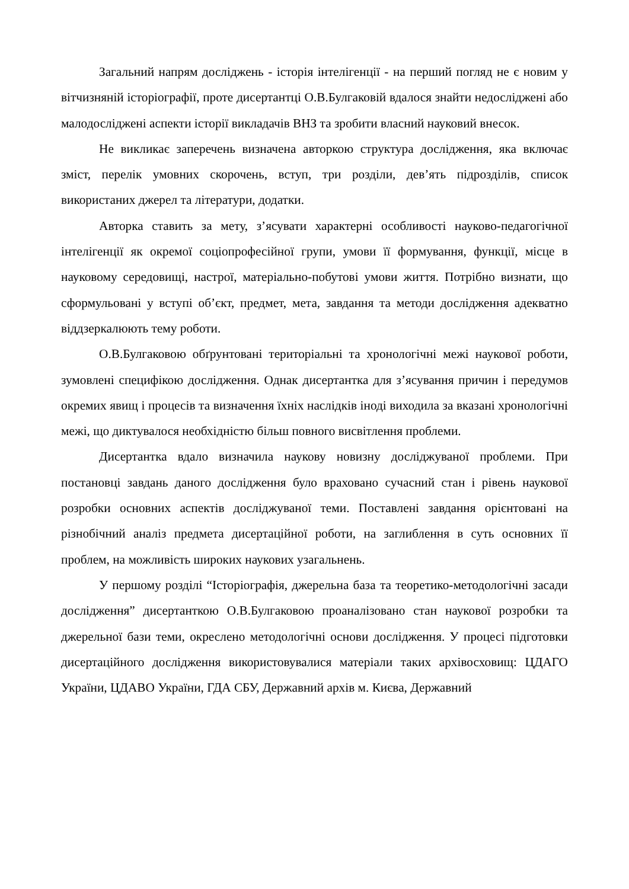Загальний напрям досліджень - історія інтелігенції - на перший погляд не є новим у вітчизняній історіографії, проте дисертантці О.В.Булгаковій вдалося знайти недосліджені або малодосліджені аспекти історії викладачів ВНЗ та зробити власний науковий внесок.
Не викликає заперечень визначена авторкою структура дослідження, яка включає зміст, перелік умовних скорочень, вступ, три розділи, дев’ять підрозділів, список використаних джерел та літератури, додатки.
Авторка ставить за мету, з’ясувати характерні особливості науково-педагогічної інтелігенції як окремої соціопрофесійної групи, умови її формування, функції, місце в науковому середовищі, настрої, матеріально-побутові умови життя. Потрібно визнати, що сформульовані у вступі об’єкт, предмет, мета, завдання та методи дослідження адекватно віддзеркалюють тему роботи.
О.В.Булгаковою обґрунтовані територіальні та хронологічні межі наукової роботи, зумовлені специфікою дослідження. Однак дисертантка для з’ясування причин і передумов окремих явищ і процесів та визначення їхніх наслідків іноді виходила за вказані хронологічні межі, що диктувалося необхідністю більш повного висвітлення проблеми.
Дисертантка вдало визначила наукову новизну досліджуваної проблеми. При постановці завдань даного дослідження було враховано сучасний стан і рівень наукової розробки основних аспектів досліджуваної теми. Поставлені завдання орієнтовані на різнобічний аналіз предмета дисертаційної роботи, на заглиблення в суть основних її проблем, на можливість широких наукових узагальнень.
У першому розділі “Історіографія, джерельна база та теоретико-методологічні засади дослідження” дисертанткою О.В.Булгаковою проаналізовано стан наукової розробки та джерельної бази теми, окреслено методологічні основи дослідження. У процесі підготовки дисертаційного дослідження використовувалися матеріали таких архівосховищ: ЦДАГО України, ЦДАВО України, ГДА СБУ, Державний архів м. Києва, Державний